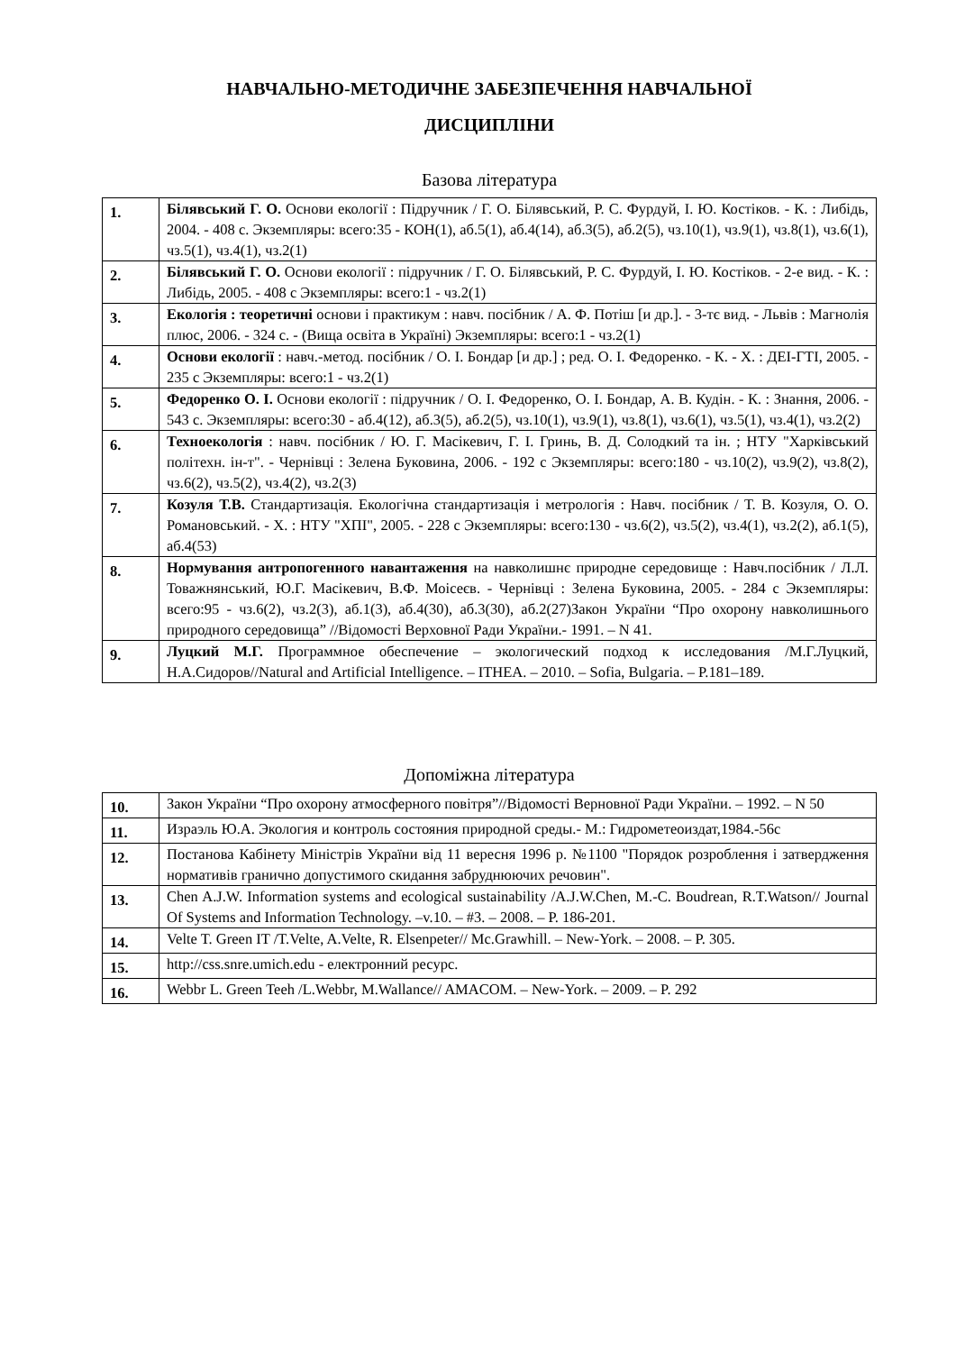НАВЧАЛЬНО-МЕТОДИЧНЕ ЗАБЕЗПЕЧЕННЯ НАВЧАЛЬНОЇ
ДИСЦИПЛІНИ
Базова література
| 1. | Білявський Г. О. Основи екології : Підручник / Г. О. Білявський, Р. С. Фурдуй, І. Ю. Костіков. - К. : Либідь, 2004. - 408 с. Экземпляры: всего:35 - КОН(1), аб.5(1), аб.4(14), аб.3(5), аб.2(5), чз.10(1), чз.9(1), чз.8(1), чз.6(1), чз.5(1), чз.4(1), чз.2(1) |
| 2. | Білявський Г. О. Основи екології : підручник / Г. О. Білявський, Р. С. Фурдуй, І. Ю. Костіков. - 2-е вид. - К. : Либідь, 2005. - 408 с Экземпляры: всего:1 - чз.2(1) |
| 3. | Екологія : теоретичні основи і практикум : навч. посібник / А. Ф. Потіш [и др.]. - 3-тє вид. - Львів : Магнолія плюс, 2006. - 324 с. - (Вища освіта в Україні) Экземпляры: всего:1 - чз.2(1) |
| 4. | Основи екології : навч.-метод. посібник / О. І. Бондар [и др.] ; ред. О. І. Федоренко. - К. - Х. : ДЕІ-ГТІ, 2005. - 235 с Экземпляры: всего:1 - чз.2(1) |
| 5. | Федоренко О. І. Основи екології : підручник / О. І. Федоренко, О. І. Бондар, А. В. Кудін. - К. : Знання, 2006. - 543 с. Экземпляры: всего:30 - аб.4(12), аб.3(5), аб.2(5), чз.10(1), чз.9(1), чз.8(1), чз.6(1), чз.5(1), чз.4(1), чз.2(2) |
| 6. | Техноекологія : навч. посібник / Ю. Г. Масікевич, Г. І. Гринь, В. Д. Солодкий та ін. ; НТУ "Харківський політехн. ін-т". - Чернівці : Зелена Буковина, 2006. - 192 с Экземпляры: всего:180 - чз.10(2), чз.9(2), чз.8(2), чз.6(2), чз.5(2), чз.4(2), чз.2(3) |
| 7. | Козуля Т.В. Стандартизація. Екологічна стандартизація і метрологія : Навч. посібник / Т. В. Козуля, О. О. Романовський. - Х. : НТУ "ХПІ", 2005. - 228 с Экземпляры: всего:130 - чз.6(2), чз.5(2), чз.4(1), чз.2(2), аб.1(5), аб.4(53) |
| 8. | Нормування антропогенного навантаження на навколишнє природне середовище : Навч.посібник / Л.Л. Товажнянський, Ю.Г. Масікевич, В.Ф. Моісеєв. - Чернівці : Зелена Буковина, 2005. - 284 с Экземпляры: всего:95 - чз.6(2), чз.2(3), аб.1(3), аб.4(30), аб.3(30), аб.2(27)Закон України “Про охорону навколишнього природного середовища” //Відомості Верховної Ради України.- 1991. – N 41. |
| 9. | Луцкий М.Г. Программное обеспечение – экологический подход к исследования /М.Г.Луцкий, Н.А.Сидоров//Natural and Artificial Intelligence. – ITHEA. – 2010. – Sofia, Bulgaria. – P.181–189. |
Допоміжна література
| 10. | Закон України “Про охорону атмосферного повітря”//Відомості Верновної Ради України. – 1992. – N 50 |
| 11. | Израэль Ю.А. Экология и контроль состояния природной среды.- М.: Гидрометеоиздат,1984.-56с |
| 12. | Постанова Кабінету Міністрів України від 11 вересня 1996 р. №1100 "Порядок розроблення і затвердження нормативів гранично допустимого скидання забруднюючих речовин". |
| 13. | Chen A.J.W. Information systems and ecological sustainability /A.J.W.Chen, M.-C. Boudrean, R.T.Watson// Journal Of Systems and Information Technology. –v.10. – #3. – 2008. – P. 186-201. |
| 14. | Velte T. Green IT /T.Velte, A.Velte, R. Elsenpeter// Mc.Grawhill. – New-York. – 2008. – P. 305. |
| 15. | http://css.snre.umich.edu - електронний ресурс. |
| 16. | Webbr L. Green Teeh /L.Webbr, M.Wallance// AMACOM. – New-York. – 2009. – P. 292 |